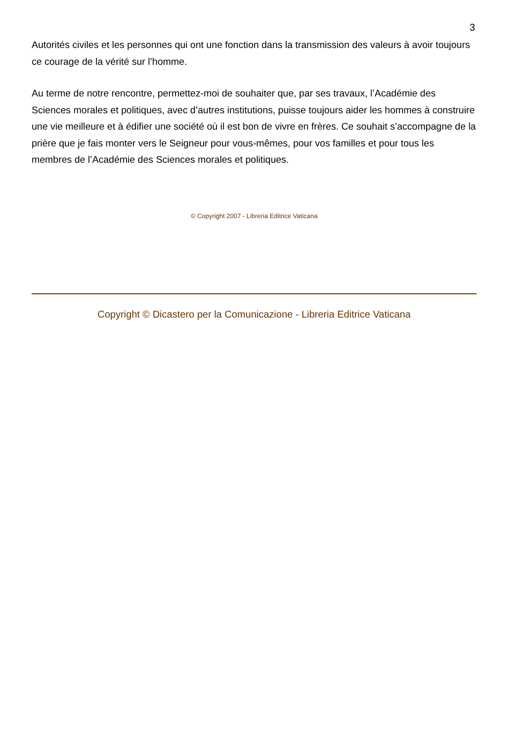3
Autorités civiles et les personnes qui ont une fonction dans la transmission des valeurs à avoir toujours ce courage de la vérité sur l’homme.
Au terme de notre rencontre, permettez-moi de souhaiter que, par ses travaux, l’Académie des Sciences morales et politiques, avec d’autres institutions, puisse toujours aider les hommes à construire une vie meilleure et à édifier une société où il est bon de vivre en frères. Ce souhait s’accompagne de la prière que je fais monter vers le Seigneur pour vous-mêmes, pour vos familles et pour tous les membres de l’Académie des Sciences morales et politiques.
© Copyright 2007 - Libreria Editrice Vaticana
Copyright © Dicastero per la Comunicazione - Libreria Editrice Vaticana